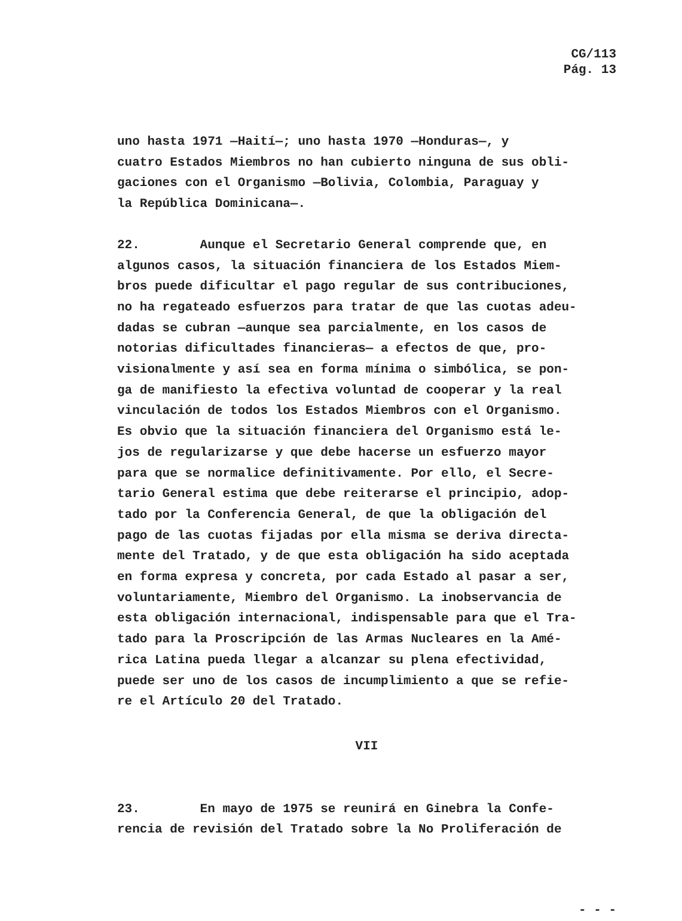CG/113
Pág. 13
uno hasta 1971 —Haití—; uno hasta 1970 —Honduras—, y
cuatro Estados Miembros no han cubierto ninguna de sus obli-
gaciones con el Organismo —Bolivia, Colombia, Paraguay y
la República Dominicana—.
22. Aunque el Secretario General comprende que, en
algunos casos, la situación financiera de los Estados Miem-
bros puede dificultar el pago regular de sus contribuciones,
no ha regateado esfuerzos para tratar de que las cuotas adeu-
dadas se cubran —aunque sea parcialmente, en los casos de
notorias dificultades financieras— a efectos de que, pro-
visionalmente y así sea en forma mínima o simbólica, se pon-
ga de manifiesto la efectiva voluntad de cooperar y la real
vinculación de todos los Estados Miembros con el Organismo.
Es obvio que la situación financiera del Organismo está le-
jos de regularizarse y que debe hacerse un esfuerzo mayor
para que se normalice definitivamente. Por ello, el Secre-
tario General estima que debe reiterarse el principio, adop-
tado por la Conferencia General, de que la obligación del
pago de las cuotas fijadas por ella misma se deriva directa-
mente del Tratado, y de que esta obligación ha sido aceptada
en forma expresa y concreta, por cada Estado al pasar a ser,
voluntariamente, Miembro del Organismo. La inobservancia de
esta obligación internacional, indispensable para que el Tra-
tado para la Proscripción de las Armas Nucleares en la Amé-
rica Latina pueda llegar a alcanzar su plena efectividad,
puede ser uno de los casos de incumplimiento a que se refie-
re el Artículo 20 del Tratado.
VII
23. En mayo de 1975 se reunirá en Ginebra la Confe-
rencia de revisión del Tratado sobre la No Proliferación de
- - -